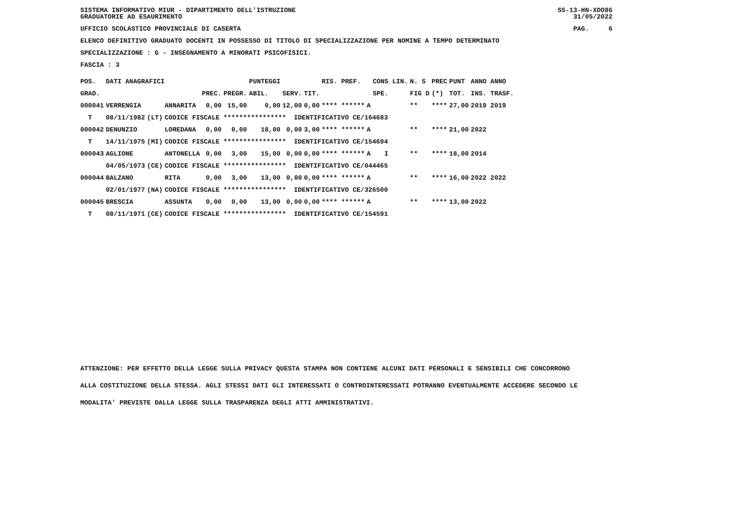SISTEMA INFORMATIVO MIUR - DIPARTIMENTO DELL'ISTRUZIONE
GRADUATORIE AD ESAURIMENTO
SS-13-HN-XDO86
31/05/2022
UFFICIO SCOLASTICO PROVINCIALE DI CASERTA
PAG. 6
ELENCO DEFINITIVO GRADUATO DOCENTI IN POSSESSO DI TITOLO DI SPECIALIZZAZIONE PER NOMINE A TEMPO DETERMINATO
SPECIALIZZAZIONE : G - INSEGNAMENTO A MINORATI PSICOFISICI.
FASCIA : 3
| POS. | DATI ANAGRAFICI | | | | | PUNTEGGI | | | RIS. PREF. | | CONS LIN. | N. S | PREC | PUNT | ANNO ANNO |
| --- | --- | --- | --- | --- | --- | --- | --- | --- | --- | --- | --- | --- | --- | --- | --- |
| GRAD. | | | | PREC. | PREGR. | ABIL. | SERV. | TIT. | | | SPE. | FIG D | (*) | TOT. | INS. TRASF. |
| 000041 | VERRENGIA | | ANNARITA | 0,00 | 15,00 | 0,00 | 12,00 | 0,00 | **** ****** | A | | ** | **** | 27,00 | 2019 2019 |
| T | 08/11/1982 | (LT) | CODICE FISCALE **************** IDENTIFICATIVO CE/164683 | | | | | | | | | | | | |
| 000042 | DENUNZIO | | LOREDANA | 0,00 | 0,00 | 18,00 | 0,00 | 3,00 | **** ****** | A | | ** | **** | 21,00 | 2022 |
| T | 14/11/1975 | (MI) | CODICE FISCALE **************** IDENTIFICATIVO CE/154694 | | | | | | | | | | | | |
| 000043 | AGLIONE | | ANTONELLA | 0,00 | 3,00 | 15,00 | 0,00 | 0,00 | **** ****** | A | I | ** | **** | 18,00 | 2014 |
| | 04/05/1973 | (CE) | CODICE FISCALE **************** IDENTIFICATIVO CE/044465 | | | | | | | | | | | | |
| 000044 | BALZANO | | RITA | 0,00 | 3,00 | 13,00 | 0,00 | 0,00 | **** ****** | A | | ** | **** | 16,00 | 2022 2022 |
| | 02/01/1977 | (NA) | CODICE FISCALE **************** IDENTIFICATIVO CE/326500 | | | | | | | | | | | | |
| 000045 | BRESCIA | | ASSUNTA | 0,00 | 0,00 | 13,00 | 0,00 | 0,00 | **** ****** | A | | ** | **** | 13,00 | 2022 |
| T | 08/11/1971 | (CE) | CODICE FISCALE **************** IDENTIFICATIVO CE/154591 | | | | | | | | | | | | |
ATTENZIONE: PER EFFETTO DELLA LEGGE SULLA PRIVACY QUESTA STAMPA NON CONTIENE ALCUNI DATI PERSONALI E SENSIBILI CHE CONCORRONO
ALLA COSTITUZIONE DELLA STESSA. AGLI STESSI DATI GLI INTERESSATI O CONTROINTERESSATI POTRANNO EVENTUALMENTE ACCEDERE SECONDO LE
MODALITA' PREVISTE DALLA LEGGE SULLA TRASPARENZA DEGLI ATTI AMMINISTRATIVI.